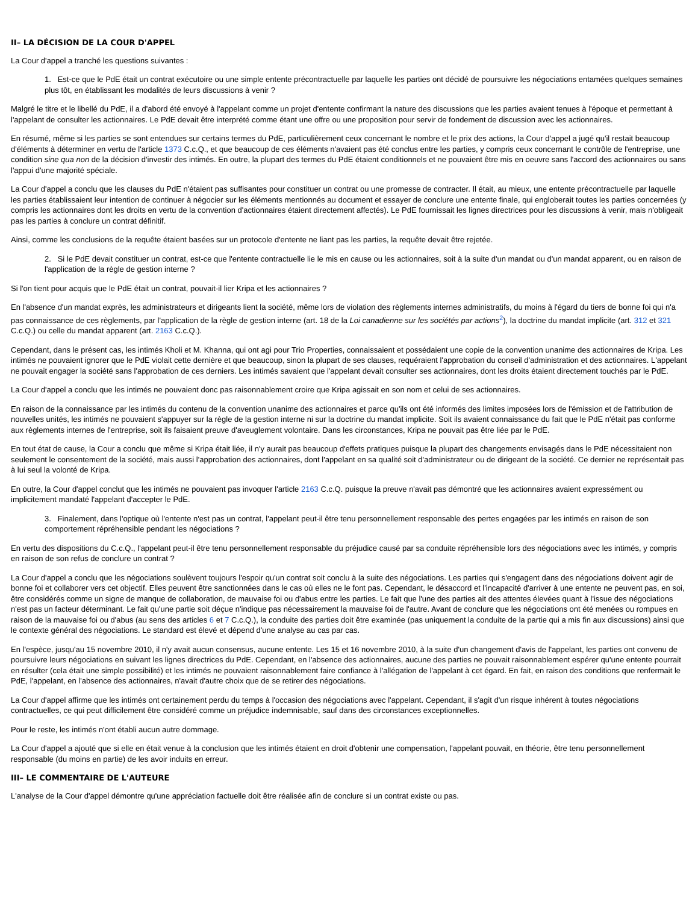II– LA DÉCISION DE LA COUR D'APPEL
La Cour d'appel a tranché les questions suivantes :
1. Est-ce que le PdE était un contrat exécutoire ou une simple entente précontractuelle par laquelle les parties ont décidé de poursuivre les négociations entamées quelques semaines plus tôt, en établissant les modalités de leurs discussions à venir ?
Malgré le titre et le libellé du PdE, il a d'abord été envoyé à l'appelant comme un projet d'entente confirmant la nature des discussions que les parties avaient tenues à l'époque et permettant à l'appelant de consulter les actionnaires. Le PdE devait être interprété comme étant une offre ou une proposition pour servir de fondement de discussion avec les actionnaires.
En résumé, même si les parties se sont entendues sur certains termes du PdE, particulièrement ceux concernant le nombre et le prix des actions, la Cour d'appel a jugé qu'il restait beaucoup d'éléments à déterminer en vertu de l'article 1373 C.c.Q., et que beaucoup de ces éléments n'avaient pas été conclus entre les parties, y compris ceux concernant le contrôle de l'entreprise, une condition sine qua non de la décision d'investir des intimés. En outre, la plupart des termes du PdE étaient conditionnels et ne pouvaient être mis en oeuvre sans l'accord des actionnaires ou sans l'appui d'une majorité spéciale.
La Cour d'appel a conclu que les clauses du PdE n'étaient pas suffisantes pour constituer un contrat ou une promesse de contracter. Il était, au mieux, une entente précontractuelle par laquelle les parties établissaient leur intention de continuer à négocier sur les éléments mentionnés au document et essayer de conclure une entente finale, qui engloberait toutes les parties concernées (y compris les actionnaires dont les droits en vertu de la convention d'actionnaires étaient directement affectés). Le PdE fournissait les lignes directrices pour les discussions à venir, mais n'obligeait pas les parties à conclure un contrat définitif.
Ainsi, comme les conclusions de la requête étaient basées sur un protocole d'entente ne liant pas les parties, la requête devait être rejetée.
2. Si le PdE devait constituer un contrat, est-ce que l'entente contractuelle lie le mis en cause ou les actionnaires, soit à la suite d'un mandat ou d'un mandat apparent, ou en raison de l'application de la règle de gestion interne ?
Si l'on tient pour acquis que le PdE était un contrat, pouvait-il lier Kripa et les actionnaires ?
En l'absence d'un mandat exprès, les administrateurs et dirigeants lient la société, même lors de violation des règlements internes administratifs, du moins à l'égard du tiers de bonne foi qui n'a pas connaissance de ces règlements, par l'application de la règle de gestion interne (art. 18 de la Loi canadienne sur les sociétés par actions<sup>2</sup>), la doctrine du mandat implicite (art. 312 et 321 C.c.Q.) ou celle du mandat apparent (art. 2163 C.c.Q.).
Cependant, dans le présent cas, les intimés Kholi et M. Khanna, qui ont agi pour Trio Properties, connaissaient et possédaient une copie de la convention unanime des actionnaires de Kripa. Les intimés ne pouvaient ignorer que le PdE violait cette dernière et que beaucoup, sinon la plupart de ses clauses, requéraient l'approbation du conseil d'administration et des actionnaires. L'appelant ne pouvait engager la société sans l'approbation de ces derniers. Les intimés savaient que l'appelant devait consulter ses actionnaires, dont les droits étaient directement touchés par le PdE.
La Cour d'appel a conclu que les intimés ne pouvaient donc pas raisonnablement croire que Kripa agissait en son nom et celui de ses actionnaires.
En raison de la connaissance par les intimés du contenu de la convention unanime des actionnaires et parce qu'ils ont été informés des limites imposées lors de l'émission et de l'attribution de nouvelles unités, les intimés ne pouvaient s'appuyer sur la règle de la gestion interne ni sur la doctrine du mandat implicite. Soit ils avaient connaissance du fait que le PdE n'était pas conforme aux règlements internes de l'entreprise, soit ils faisaient preuve d'aveuglement volontaire. Dans les circonstances, Kripa ne pouvait pas être liée par le PdE.
En tout état de cause, la Cour a conclu que même si Kripa était liée, il n'y aurait pas beaucoup d'effets pratiques puisque la plupart des changements envisagés dans le PdE nécessitaient non seulement le consentement de la société, mais aussi l'approbation des actionnaires, dont l'appelant en sa qualité soit d'administrateur ou de dirigeant de la société. Ce dernier ne représentait pas à lui seul la volonté de Kripa.
En outre, la Cour d'appel conclut que les intimés ne pouvaient pas invoquer l'article 2163 C.c.Q. puisque la preuve n'avait pas démontré que les actionnaires avaient expressément ou implicitement mandaté l'appelant d'accepter le PdE.
3. Finalement, dans l'optique où l'entente n'est pas un contrat, l'appelant peut-il être tenu personnellement responsable des pertes engagées par les intimés en raison de son comportement répréhensible pendant les négociations ?
En vertu des dispositions du C.c.Q., l'appelant peut-il être tenu personnellement responsable du préjudice causé par sa conduite répréhensible lors des négociations avec les intimés, y compris en raison de son refus de conclure un contrat ?
La Cour d'appel a conclu que les négociations soulèvent toujours l'espoir qu'un contrat soit conclu à la suite des négociations. Les parties qui s'engagent dans des négociations doivent agir de bonne foi et collaborer vers cet objectif. Elles peuvent être sanctionnées dans le cas où elles ne le font pas. Cependant, le désaccord et l'incapacité d'arriver à une entente ne peuvent pas, en soi, être considérés comme un signe de manque de collaboration, de mauvaise foi ou d'abus entre les parties. Le fait que l'une des parties ait des attentes élevées quant à l'issue des négociations n'est pas un facteur déterminant. Le fait qu'une partie soit déçue n'indique pas nécessairement la mauvaise foi de l'autre. Avant de conclure que les négociations ont été menées ou rompues en raison de la mauvaise foi ou d'abus (au sens des articles 6 et 7 C.c.Q.), la conduite des parties doit être examinée (pas uniquement la conduite de la partie qui a mis fin aux discussions) ainsi que le contexte général des négociations. Le standard est élevé et dépend d'une analyse au cas par cas.
En l'espèce, jusqu'au 15 novembre 2010, il n'y avait aucun consensus, aucune entente. Les 15 et 16 novembre 2010, à la suite d'un changement d'avis de l'appelant, les parties ont convenu de poursuivre leurs négociations en suivant les lignes directrices du PdE. Cependant, en l'absence des actionnaires, aucune des parties ne pouvait raisonnablement espérer qu'une entente pourrait en résulter (cela était une simple possibilité) et les intimés ne pouvaient raisonnablement faire confiance à l'allégation de l'appelant à cet égard. En fait, en raison des conditions que renfermait le PdE, l'appelant, en l'absence des actionnaires, n'avait d'autre choix que de se retirer des négociations.
La Cour d'appel affirme que les intimés ont certainement perdu du temps à l'occasion des négociations avec l'appelant. Cependant, il s'agit d'un risque inhérent à toutes négociations contractuelles, ce qui peut difficilement être considéré comme un préjudice indemnisable, sauf dans des circonstances exceptionnelles.
Pour le reste, les intimés n'ont établi aucun autre dommage.
La Cour d'appel a ajouté que si elle en était venue à la conclusion que les intimés étaient en droit d'obtenir une compensation, l'appelant pouvait, en théorie, être tenu personnellement responsable (du moins en partie) de les avoir induits en erreur.
III– LE COMMENTAIRE DE L'AUTEURE
L'analyse de la Cour d'appel démontre qu'une appréciation factuelle doit être réalisée afin de conclure si un contrat existe ou pas.